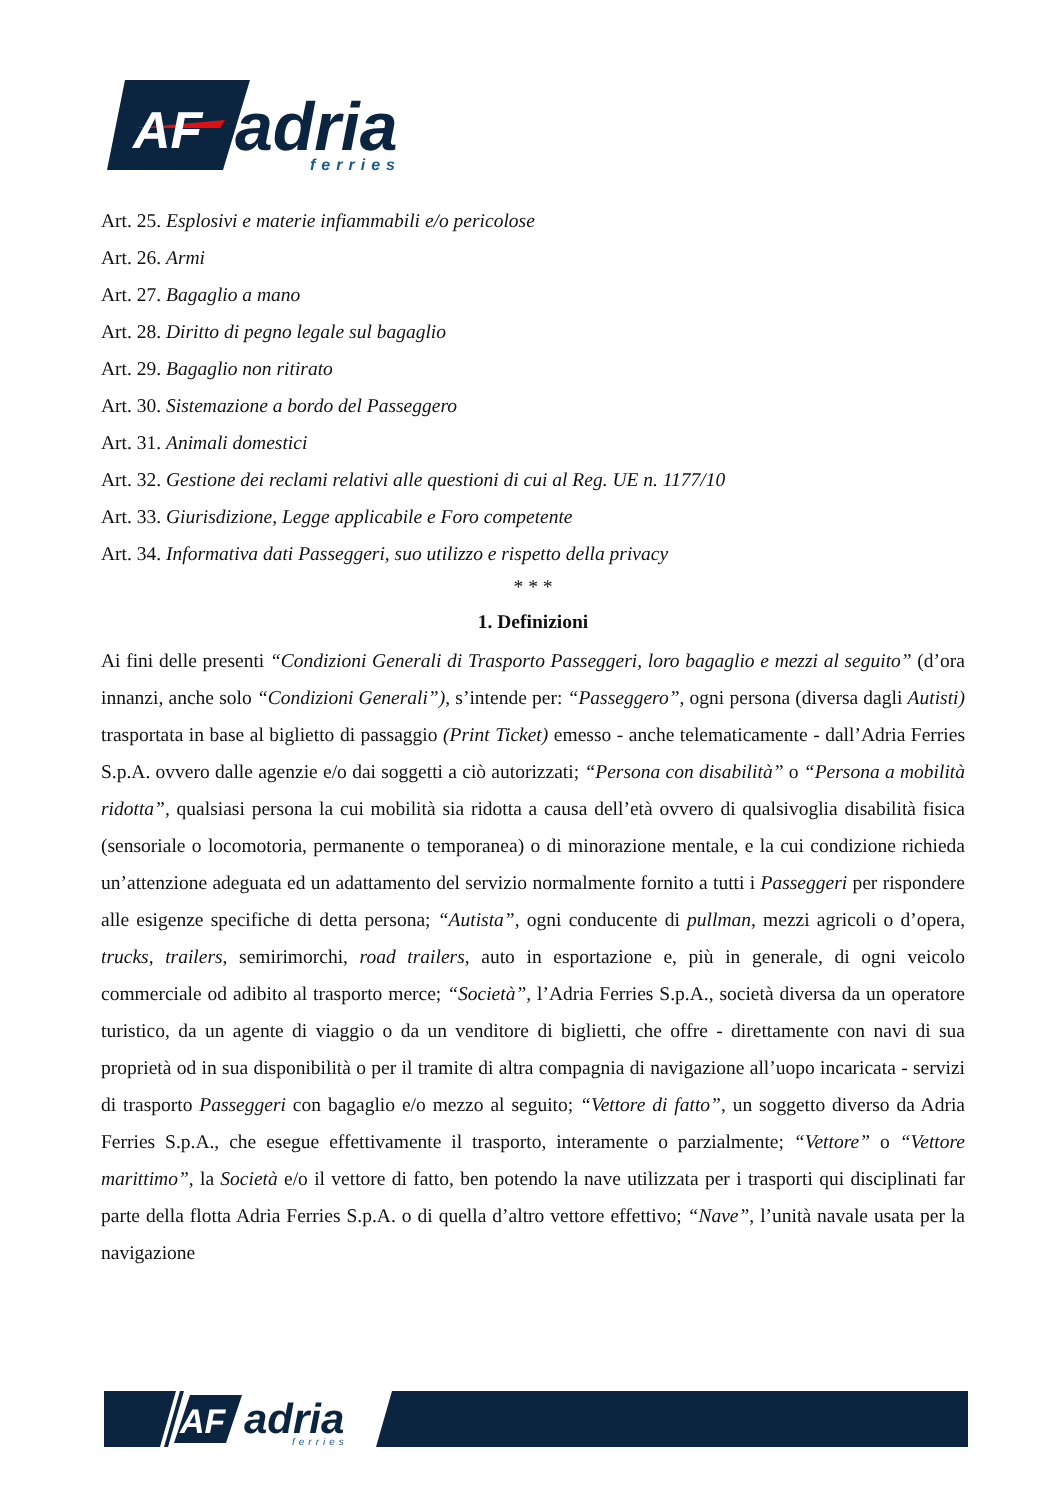AF
adria
ferries
Art. 25. Esplosivi e materie infiammabili e/o pericolose
Art. 26. Armi
Art. 27. Bagaglio a mano
Art. 28. Diritto di pegno legale sul bagaglio
Art. 29. Bagaglio non ritirato
Art. 30. Sistemazione a bordo del Passeggero
Art. 31. Animali domestici
Art. 32. Gestione dei reclami relativi alle questioni di cui al Reg. UE n. 1177/10
Art. 33. Giurisdizione, Legge applicabile e Foro competente
Art. 34. Informativa dati Passeggeri, suo utilizzo e rispetto della privacy
* * *
1. Definizioni
Ai fini delle presenti “Condizioni Generali di Trasporto Passeggeri, loro bagaglio e mezzi al seguito” (d’ora innanzi, anche solo “Condizioni Generali”), s’intende per: “Passeggero”, ogni persona (diversa dagli Autisti) trasportata in base al biglietto di passaggio (Print Ticket) emesso - anche telematicamente - dall’Adria Ferries S.p.A. ovvero dalle agenzie e/o dai soggetti a ciò autorizzati; “Persona con disabilità” o “Persona a mobilità ridotta”, qualsiasi persona la cui mobilità sia ridotta a causa dell’età ovvero di qualsivoglia disabilità fisica (sensoriale o locomotoria, permanente o temporanea) o di minorazione mentale, e la cui condizione richieda un’attenzione adeguata ed un adattamento del servizio normalmente fornito a tutti i Passeggeri per rispondere alle esigenze specifiche di detta persona; “Autista”, ogni conducente di pullman, mezzi agricoli o d’opera, trucks, trailers, semirimorchi, road trailers, auto in esportazione e, più in generale, di ogni veicolo commerciale od adibito al trasporto merce; “Società”, l’Adria Ferries S.p.A., società diversa da un operatore turistico, da un agente di viaggio o da un venditore di biglietti, che offre - direttamente con navi di sua proprietà od in sua disponibilità o per il tramite di altra compagnia di navigazione all’uopo incaricata - servizi di trasporto Passeggeri con bagaglio e/o mezzo al seguito; “Vettore di fatto”, un soggetto diverso da Adria Ferries S.p.A., che esegue effettivamente il trasporto, interamente o parzialmente; “Vettore” o “Vettore marittimo”, la Società e/o il vettore di fatto, ben potendo la nave utilizzata per i trasporti qui disciplinati far parte della flotta Adria Ferries S.p.A. o di quella d’altro vettore effettivo; “Nave”, l’unità navale usata per la navigazione
AF
adria
ferries